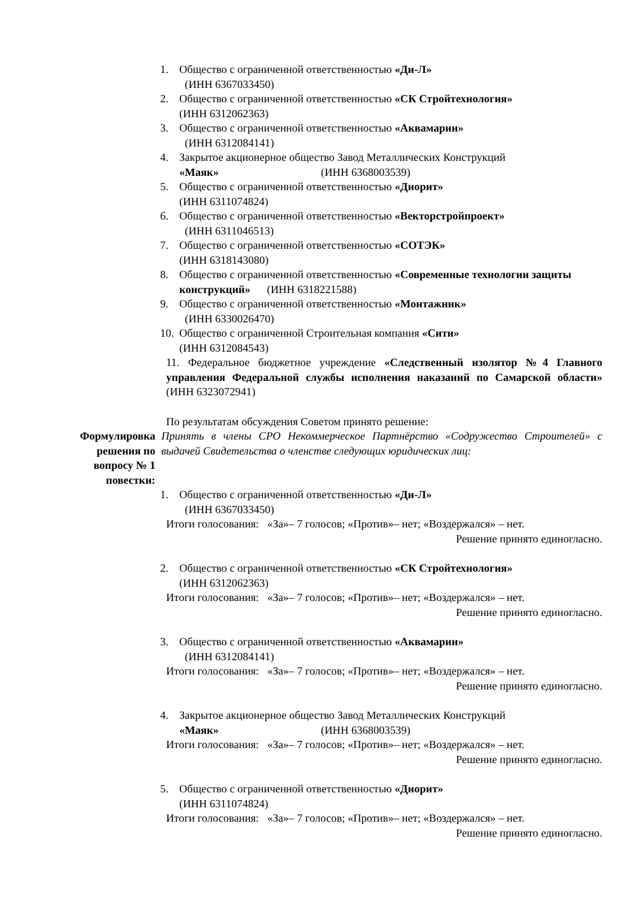1. Общество с ограниченной ответственностью «Ди-Л»
(ИНН 6367033450)
2. Общество с ограниченной ответственностью «СК Стройтехнология»
(ИНН 6312062363)
3. Общество с ограниченной ответственностью «Аквамарин»
(ИНН 6312084141)
4. Закрытое акционерное общество Завод Металлических Конструкций
«Маяк» (ИНН 6368003539)
5. Общество с ограниченной ответственностью «Диорит»
(ИНН 6311074824)
6. Общество с ограниченной ответственностью «Векторстройпроект»
(ИНН 6311046513)
7. Общество с ограниченной ответственностью «СОТЭК»
(ИНН 6318143080)
8. Общество с ограниченной ответственностью «Современные технологии защиты конструкций» (ИНН 6318221588)
9. Общество с ограниченной ответственностью «Монтажник»
(ИНН 6330026470)
10. Общество с ограниченной Строительная компания «Сити»
(ИНН 6312084543)
11. Федеральное бюджетное учреждение «Следственный изолятор №4 Главного управления Федеральной службы исполнения наказаний по Самарской области» (ИНН 6323072941)
По результатам обсуждения Советом принято решение:
Формулировка решения по вопросу № 1 повестки:
Принять в члены СРО Некоммерческое Партнёрство «Содружество Строителей» с выдачей Свидетельства о членстве следующих юридических лиц:
1. Общество с ограниченной ответственностью «Ди-Л»
(ИНН 6367033450)
Итоги голосования: «За»– 7 голосов; «Против»– нет; «Воздержался» – нет.
Решение принято единогласно.
2. Общество с ограниченной ответственностью «СК Стройтехнология»
(ИНН 6312062363)
Итоги голосования: «За»– 7 голосов; «Против»– нет; «Воздержался» – нет.
Решение принято единогласно.
3. Общество с ограниченной ответственностью «Аквамарин»
(ИНН 6312084141)
Итоги голосования: «За»– 7 голосов; «Против»– нет; «Воздержался» – нет.
Решение принято единогласно.
4. Закрытое акционерное общество Завод Металлических Конструкций
«Маяк» (ИНН 6368003539)
Итоги голосования: «За»– 7 голосов; «Против»– нет; «Воздержался» – нет.
Решение принято единогласно.
5. Общество с ограниченной ответственностью «Диорит»
(ИНН 6311074824)
Итоги голосования: «За»– 7 голосов; «Против»– нет; «Воздержался» – нет.
Решение принято единогласно.